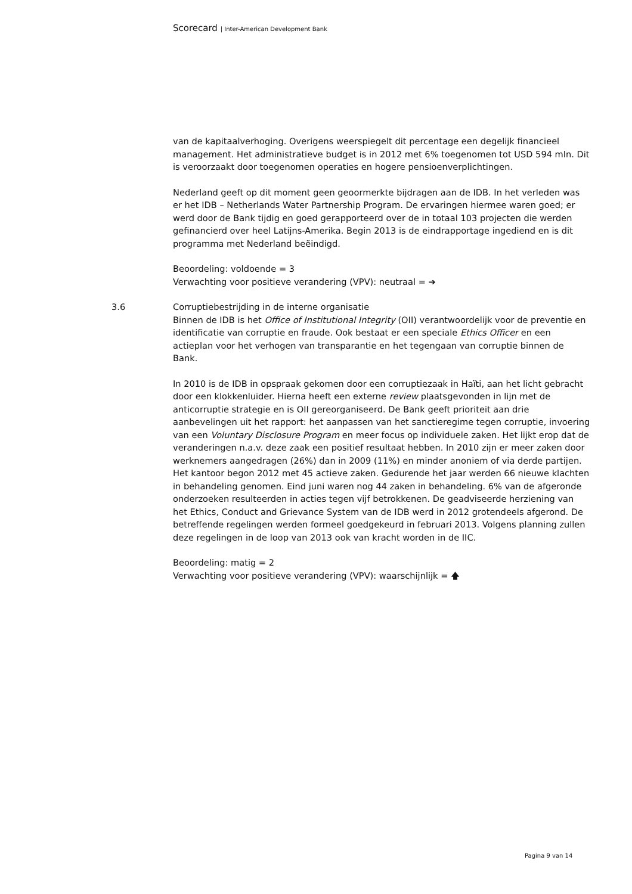Scorecard | Inter-American Development Bank
van de kapitaalverhoging. Overigens weerspiegelt dit percentage een degelijk financieel management. Het administratieve budget is in 2012 met 6% toegenomen tot USD 594 mln. Dit is veroorzaakt door toegenomen operaties en hogere pensioenverplichtingen.
Nederland geeft op dit moment geen geoormerkte bijdragen aan de IDB. In het verleden was er het IDB – Netherlands Water Partnership Program. De ervaringen hiermee waren goed; er werd door de Bank tijdig en goed gerapporteerd over de in totaal 103 projecten die werden gefinancierd over heel Latijns-Amerika. Begin 2013 is de eindrapportage ingediend en is dit programma met Nederland beëindigd.
Beoordeling: voldoende = 3
Verwachting voor positieve verandering (VPV): neutraal = ➔
3.6 Corruptiebestrijding in de interne organisatie
Binnen de IDB is het Office of Institutional Integrity (OII) verantwoordelijk voor de preventie en identificatie van corruptie en fraude. Ook bestaat er een speciale Ethics Officer en een actieplan voor het verhogen van transparantie en het tegengaan van corruptie binnen de Bank.
In 2010 is de IDB in opspraak gekomen door een corruptiezaak in Haïti, aan het licht gebracht door een klokkenluider. Hierna heeft een externe review plaatsgevonden in lijn met de anticorruptie strategie en is OII gereorganiseerd. De Bank geeft prioriteit aan drie aanbevelingen uit het rapport: het aanpassen van het sanctieregime tegen corruptie, invoering van een Voluntary Disclosure Program en meer focus op individuele zaken. Het lijkt erop dat de veranderingen n.a.v. deze zaak een positief resultaat hebben. In 2010 zijn er meer zaken door werknemers aangedragen (26%) dan in 2009 (11%) en minder anoniem of via derde partijen. Het kantoor begon 2012 met 45 actieve zaken. Gedurende het jaar werden 66 nieuwe klachten in behandeling genomen. Eind juni waren nog 44 zaken in behandeling. 6% van de afgeronde onderzoeken resulteerden in acties tegen vijf betrokkenen. De geadviseerde herziening van het Ethics, Conduct and Grievance System van de IDB werd in 2012 grotendeels afgerond. De betreffende regelingen werden formeel goedgekeurd in februari 2013. Volgens planning zullen deze regelingen in de loop van 2013 ook van kracht worden in de IIC.
Beoordeling: matig = 2
Verwachting voor positieve verandering (VPV): waarschijnlijk = 🡅
Pagina 9 van 14